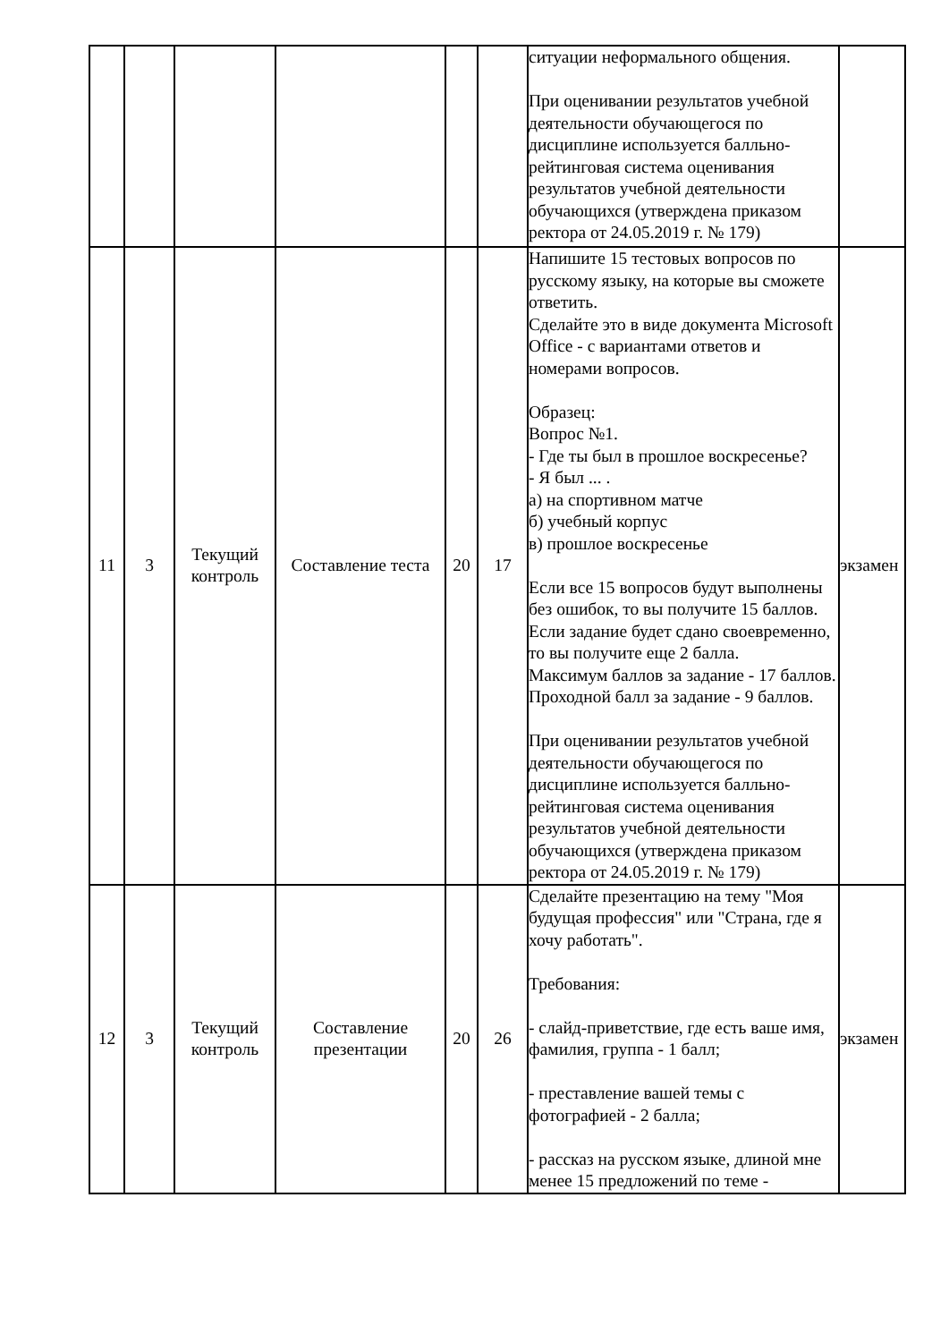| | | | | | | ситуации неформального общения. При оценивании результатов учебной деятельности обучающегося по дисциплине используется балльно-рейтинговая система оценивания результатов учебной деятельности обучающихся (утверждена приказом ректора от 24.05.2019 г. № 179) | |
| 11 | 3 | Текущий контроль | Составление теста | 20 | 17 | Напишите 15 тестовых вопросов по русскому языку, на которые вы сможете ответить. Сделайте это в виде документа Microsoft Office - с вариантами ответов и номерами вопросов. Образец: Вопрос №1. - Где ты был в прошлое воскресенье? - Я был ... . а) на спортивном матче б) учебный корпус в) прошлое воскресенье Если все 15 вопросов будут выполнены без ошибок, то вы получите 15 баллов. Если задание будет сдано своевременно, то вы получите еще 2 балла. Максимум баллов за задание - 17 баллов. Проходной балл за задание - 9 баллов. При оценивании результатов учебной деятельности обучающегося по дисциплине используется балльно-рейтинговая система оценивания результатов учебной деятельности обучающихся (утверждена приказом ректора от 24.05.2019 г. № 179) | экзамен |
| 12 | 3 | Текущий контроль | Составление презентации | 20 | 26 | Сделайте презентацию на тему "Моя будущая профессия" или "Страна, где я хочу работать". Требования: - слайд-приветствие, где есть ваше имя, фамилия, группа - 1 балл; - преставление вашей темы с фотографией - 2 балла; - рассказ на русском языке, длиной мне менее 15 предложений по теме - | экзамен |